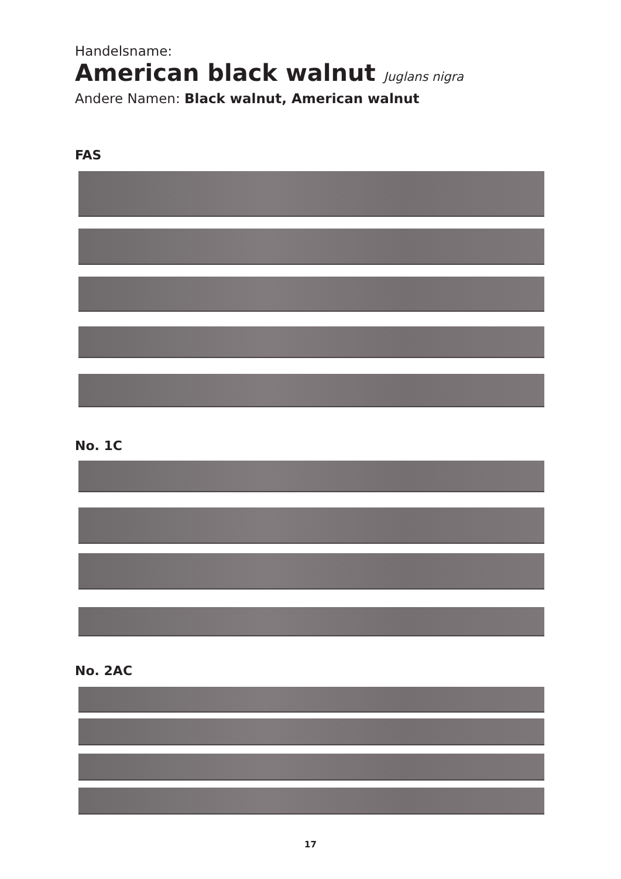Handelsname:
American black walnut Juglans nigra
Andere Namen: Black walnut, American walnut
FAS
No. 1C
No. 2AC
17